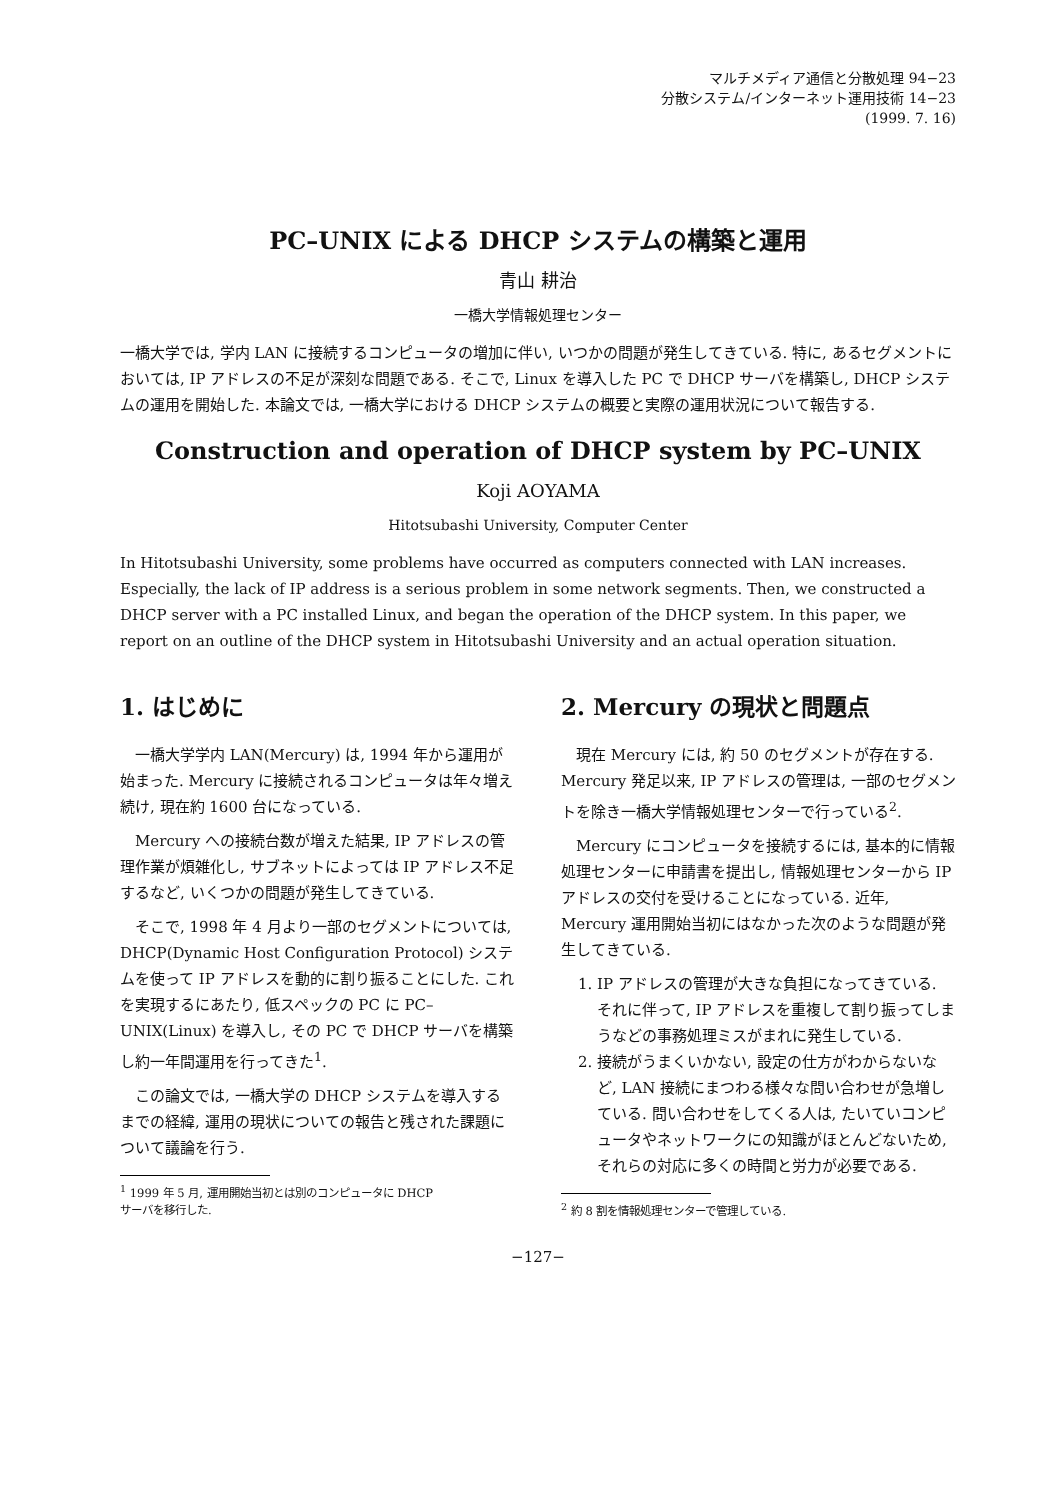マルチメディア通信と分散処理 94−23
分散システム/インターネット運用技術 14−23
(1999. 7. 16)
PC–UNIX による DHCP システムの構築と運用
青山 耕治
一橋大学情報処理センター
一橋大学では, 学内 LAN に接続するコンピュータの増加に伴い, いつかの問題が発生してきている. 特に, あるセグメントにおいては, IP アドレスの不足が深刻な問題である. そこで, Linux を導入した PC で DHCP サーバを構築し, DHCP システムの運用を開始した. 本論文では, 一橋大学における DHCP システムの概要と実際の運用状況について報告する.
Construction and operation of DHCP system by PC–UNIX
Koji AOYAMA
Hitotsubashi University, Computer Center
In Hitotsubashi University, some problems have occurred as computers connected with LAN increases. Especially, the lack of IP address is a serious problem in some network segments. Then, we constructed a DHCP server with a PC installed Linux, and began the operation of the DHCP system. In this paper, we report on an outline of the DHCP system in Hitotsubashi University and an actual operation situation.
1. はじめに
一橋大学学内 LAN(Mercury) は, 1994 年から運用が始まった. Mercury に接続されるコンピュータは年々増え続け, 現在約 1600 台になっている.
Mercury への接続台数が増えた結果, IP アドレスの管理作業が煩雑化し, サブネットによっては IP アドレス不足するなど, いくつかの問題が発生してきている.
そこで, 1998 年 4 月より一部のセグメントについては, DHCP(Dynamic Host Configuration Protocol) システムを使って IP アドレスを動的に割り振ることにした. これを実現するにあたり, 低スペックの PC に PC–UNIX(Linux) を導入し, その PC で DHCP サーバを構築し約一年間運用を行ってきた<sup>1</sup>.
この論文では, 一橋大学の DHCP システムを導入するまでの経緯, 運用の現状についての報告と残された課題について議論を行う.
<sup>1</sup> 1999 年 5 月, 運用開始当初とは別のコンピュータに DHCP
サーバを移行した.
2. Mercury の現状と問題点
現在 Mercury には, 約 50 のセグメントが存在する. Mercury 発足以来, IP アドレスの管理は, 一部のセグメントを除き一橋大学情報処理センターで行っている<sup>2</sup>.
Mercury にコンピュータを接続するには, 基本的に情報処理センターに申請書を提出し, 情報処理センターから IP アドレスの交付を受けることになっている. 近年, Mercury 運用開始当初にはなかった次のような問題が発生してきている.
1. IP アドレスの管理が大きな負担になってきている. それに伴って, IP アドレスを重複して割り振ってしまうなどの事務処理ミスがまれに発生している.
2. 接続がうまくいかない, 設定の仕方がわからないなど, LAN 接続にまつわる様々な問い合わせが急増している. 問い合わせをしてくる人は, たいていコンピュータやネットワークにの知識がほとんどないため, それらの対応に多くの時間と労力が必要である.
<sup>2</sup> 約 8 割を情報処理センターで管理している.
−127−